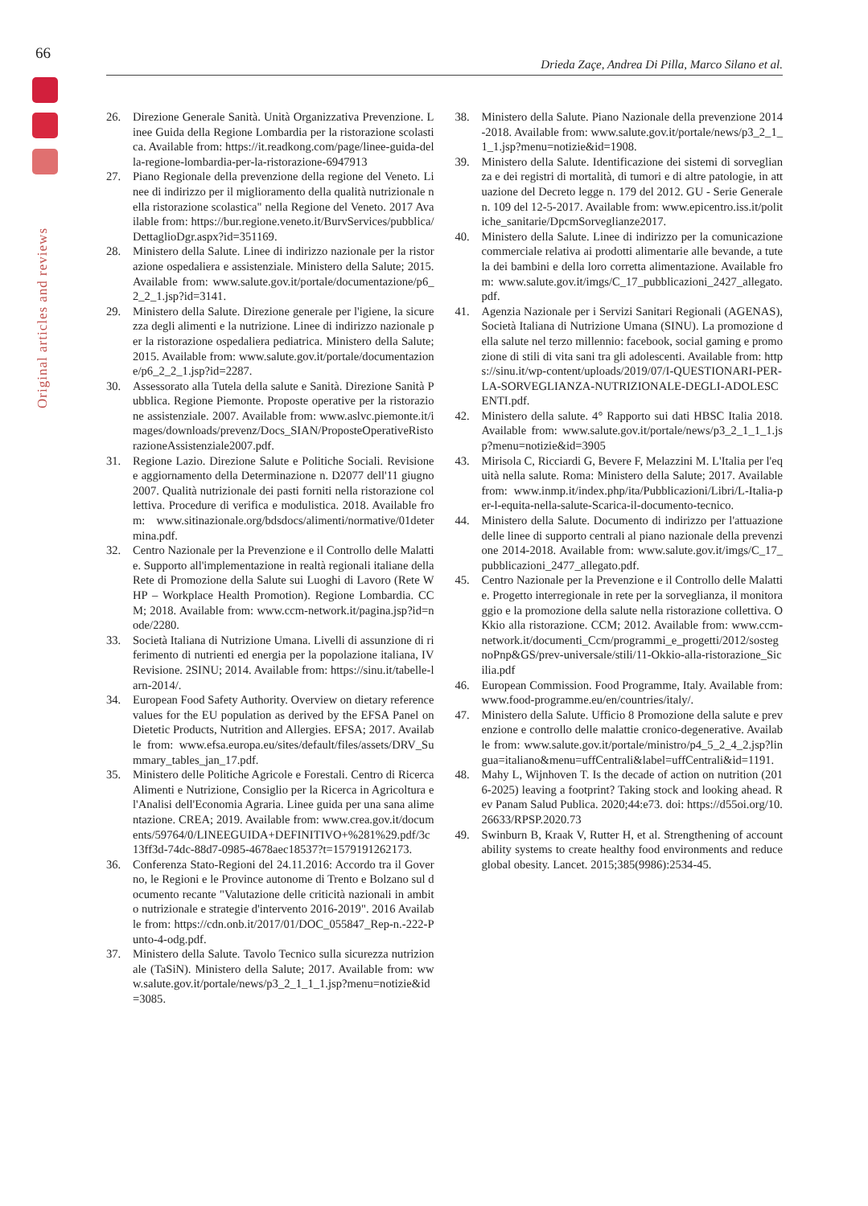66
Original articles and reviews
Drieda Zaçe, Andrea Di Pilla, Marco Silano et al.
26. Direzione Generale Sanità. Unità Organizzativa Prevenzione. Linee Guida della Regione Lombardia per la ristorazione scolastica. Available from: https://it.readkong.com/page/linee-guida-della-regione-lombardia-per-la-ristorazione-6947913
27. Piano Regionale della prevenzione della regione del Veneto. Linee di indirizzo per il miglioramento della qualità nutrizionale nella ristorazione scolastica" nella Regione del Veneto. 2017 Available from: https://bur.regione.veneto.it/BurvServices/pubblica/DettaglioDgr.aspx?id=351169.
28. Ministero della Salute. Linee di indirizzo nazionale per la ristorazione ospedaliera e assistenziale. Ministero della Salute; 2015. Available from: www.salute.gov.it/portale/documentazione/p6_2_2_1.jsp?id=3141.
29. Ministero della Salute. Direzione generale per l'igiene, la sicurezza degli alimenti e la nutrizione. Linee di indirizzo nazionale per la ristorazione ospedaliera pediatrica. Ministero della Salute; 2015. Available from: www.salute.gov.it/portale/documentazione/p6_2_2_1.jsp?id=2287.
30. Assessorato alla Tutela della salute e Sanità. Direzione Sanità Pubblica. Regione Piemonte. Proposte operative per la ristorazione assistenziale. 2007. Available from: www.aslvc.piemonte.it/images/downloads/prevenz/Docs_SIAN/ProposteOperativeRistorazioneAssistenziale2007.pdf.
31. Regione Lazio. Direzione Salute e Politiche Sociali. Revisione e aggiornamento della Determinazione n. D2077 dell'11 giugno 2007. Qualità nutrizionale dei pasti forniti nella ristorazione collettiva. Procedure di verifica e modulistica. 2018. Available from: www.sitinazionale.org/bdsdocs/alimenti/normative/01determina.pdf.
32. Centro Nazionale per la Prevenzione e il Controllo delle Malattie. Supporto all'implementazione in realtà regionali italiane della Rete di Promozione della Salute sui Luoghi di Lavoro (Rete WHP – Workplace Health Promotion). Regione Lombardia. CCM; 2018. Available from: www.ccm-network.it/pagina.jsp?id=node/2280.
33. Società Italiana di Nutrizione Umana. Livelli di assunzione di riferimento di nutrienti ed energia per la popolazione italiana, IV Revisione. 2SINU; 2014. Available from: https://sinu.it/tabelle-larn-2014/.
34. European Food Safety Authority. Overview on dietary reference values for the EU population as derived by the EFSA Panel on Dietetic Products, Nutrition and Allergies. EFSA; 2017. Available from: www.efsa.europa.eu/sites/default/files/assets/DRV_Summary_tables_jan_17.pdf.
35. Ministero delle Politiche Agricole e Forestali. Centro di Ricerca Alimenti e Nutrizione, Consiglio per la Ricerca in Agricoltura e l'Analisi dell'Economia Agraria. Linee guida per una sana alimentazione. CREA; 2019. Available from: www.crea.gov.it/documents/59764/0/LINEEGUIDA+DEFINITIVO+%281%29.pdf/3c13ff3d-74dc-88d7-0985-4678aec18537?t=1579191262173.
36. Conferenza Stato-Regioni del 24.11.2016: Accordo tra il Governo, le Regioni e le Province autonome di Trento e Bolzano sul documento recante "Valutazione delle criticità nazionali in ambito nutrizionale e strategie d'intervento 2016-2019". 2016 Available from: https://cdn.onb.it/2017/01/DOC_055847_Rep-n.-222-Punto-4-odg.pdf.
37. Ministero della Salute. Tavolo Tecnico sulla sicurezza nutrizionale (TaSiN). Ministero della Salute; 2017. Available from: www.salute.gov.it/portale/news/p3_2_1_1_1.jsp?menu=notizie&id=3085.
38. Ministero della Salute. Piano Nazionale della prevenzione 2014-2018. Available from: www.salute.gov.it/portale/news/p3_2_1_1_1.jsp?menu=notizie&id=1908.
39. Ministero della Salute. Identificazione dei sistemi di sorveglianza e dei registri di mortalità, di tumori e di altre patologie, in attuazione del Decreto legge n. 179 del 2012. GU - Serie Generale n. 109 del 12-5-2017. Available from: www.epicentro.iss.it/politiche_sanitarie/DpcmSorveglianze2017.
40. Ministero della Salute. Linee di indirizzo per la comunicazione commerciale relativa ai prodotti alimentarie alle bevande, a tutela dei bambini e della loro corretta alimentazione. Available from: www.salute.gov.it/imgs/C_17_pubblicazioni_2427_allegato.pdf.
41. Agenzia Nazionale per i Servizi Sanitari Regionali (AGENAS), Società Italiana di Nutrizione Umana (SINU). La promozione della salute nel terzo millennio: facebook, social gaming e promozione di stili di vita sani tra gli adolescenti. Available from: https://sinu.it/wp-content/uploads/2019/07/I-QUESTIONARI-PER-LA-SORVEGLIANZA-NUTRIZIONALE-DEGLI-ADOLESCENTI.pdf.
42. Ministero della salute. 4° Rapporto sui dati HBSC Italia 2018. Available from: www.salute.gov.it/portale/news/p3_2_1_1_1.jsp?menu=notizie&id=3905
43. Mirisola C, Ricciardi G, Bevere F, Melazzini M. L'Italia per l'equità nella salute. Roma: Ministero della Salute; 2017. Available from: www.inmp.it/index.php/ita/Pubblicazioni/Libri/L-Italia-per-l-equita-nella-salute-Scarica-il-documento-tecnico.
44. Ministero della Salute. Documento di indirizzo per l'attuazione delle linee di supporto centrali al piano nazionale della prevenzione 2014-2018. Available from: www.salute.gov.it/imgs/C_17_pubblicazioni_2477_allegato.pdf.
45. Centro Nazionale per la Prevenzione e il Controllo delle Malattie. Progetto interregionale in rete per la sorveglianza, il monitoraggio e la promozione della salute nella ristorazione collettiva. OKkio alla ristorazione. CCM; 2012. Available from: www.ccm-network.it/documenti_Ccm/programmi_e_progetti/2012/sostegnoPnp&GS/prev-universale/stili/11-Okkio-alla-ristorazione_Sicilia.pdf
46. European Commission. Food Programme, Italy. Available from: www.food-programme.eu/en/countries/italy/.
47. Ministero della Salute. Ufficio 8 Promozione della salute e prevenzione e controllo delle malattie cronico-degenerative. Available from: www.salute.gov.it/portale/ministro/p4_5_2_4_2.jsp?lingua=italiano&menu=uffCentrali&label=uffCentrali&id=1191.
48. Mahy L, Wijnhoven T. Is the decade of action on nutrition (2016-2025) leaving a footprint? Taking stock and looking ahead. Rev Panam Salud Publica. 2020;44:e73. doi: https://d55oi.org/10.26633/RPSP.2020.73
49. Swinburn B, Kraak V, Rutter H, et al. Strengthening of accountability systems to create healthy food environments and reduce global obesity. Lancet. 2015;385(9986):2534-45.